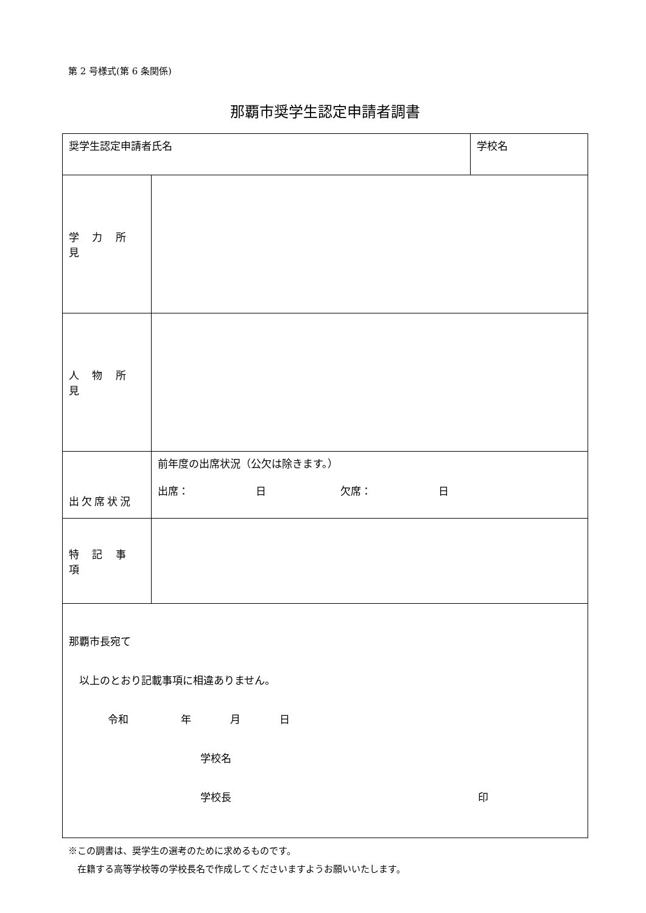第 2 号様式(第 6 条関係)
那覇市奨学生認定申請者調書
| 奨学生認定申請者氏名 | | 学校名 |
| 学 力 所 見 | | |
| 人 物 所 見 | | |
| 出欠席状況 | 前年度の出席状況（公欠は除きます。） 出席： 日 欠席： 日 | |
| 特 記 事 項 | | |
| 那覇市長宛て 以上のとおり記載事項に相違ありません。 令和 年 月 日 学校名 学校長 印 | | |
※この調書は、奨学生の選考のために求めるものです。
　在籍する高等学校等の学校長名で作成してくださいますようお願いいたします。